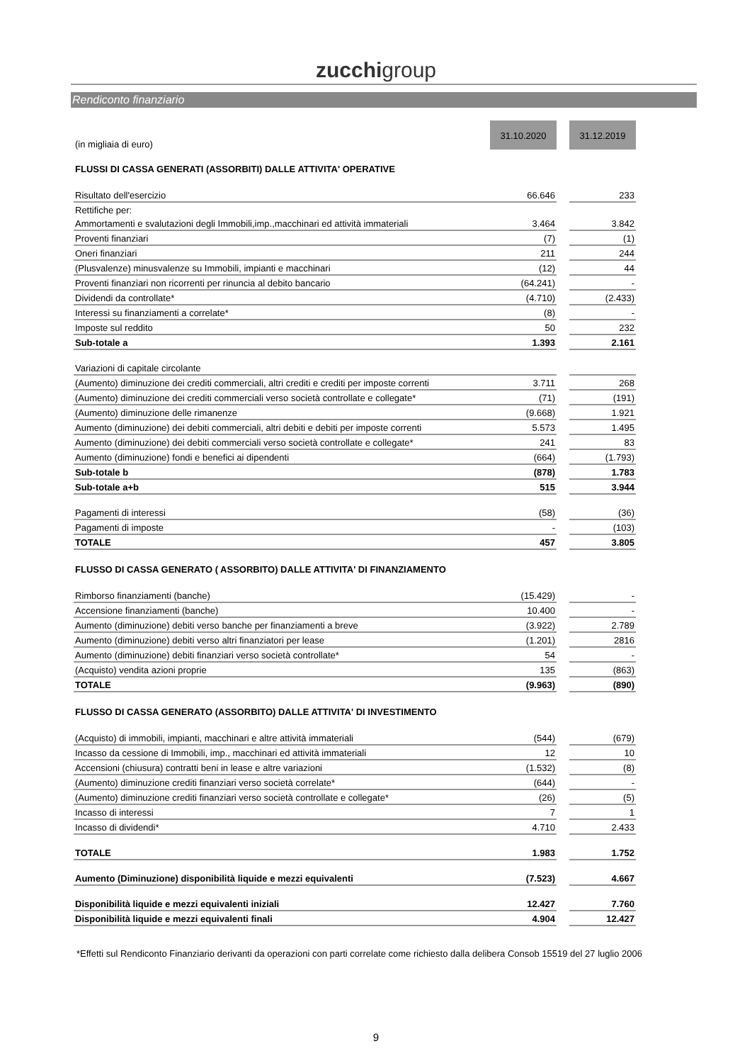zucchigroup
Rendiconto finanziario
| (in migliaia di euro) | 31.10.2020 | | 31.12.2019 |
| FLUSSI DI CASSA GENERATI (ASSORBITI) DALLE ATTIVITA' OPERATIVE | | | |
| Risultato dell'esercizio | 66.646 | | 233 |
| Rettifiche per: | | | |
| Ammortamenti e svalutazioni degli Immobili,imp.,macchinari ed attività immateriali | 3.464 | | 3.842 |
| Proventi finanziari | (7) | | (1) |
| Oneri finanziari | 211 | | 244 |
| (Plusvalenze) minusvalenze su Immobili, impianti e macchinari | (12) | | 44 |
| Proventi finanziari non ricorrenti per rinuncia al debito bancario | (64.241) | | - |
| Dividendi da controllate* | (4.710) | | (2.433) |
| Interessi su finanziamenti a correlate* | (8) | | - |
| Imposte sul reddito | 50 | | 232 |
| Sub-totale a | 1.393 | | 2.161 |
| Variazioni di capitale circolante | | | |
| (Aumento) diminuzione dei crediti commerciali, altri crediti e crediti per imposte correnti | 3.711 | | 268 |
| (Aumento) diminuzione dei crediti commerciali verso società controllate e collegate* | (71) | | (191) |
| (Aumento) diminuzione delle rimanenze | (9.668) | | 1.921 |
| Aumento (diminuzione) dei debiti commerciali, altri debiti e debiti per imposte correnti | 5.573 | | 1.495 |
| Aumento (diminuzione) dei debiti commerciali verso società controllate e collegate* | 241 | | 83 |
| Aumento (diminuzione) fondi e benefici ai dipendenti | (664) | | (1.793) |
| Sub-totale b | (878) | | 1.783 |
| Sub-totale a+b | 515 | | 3.944 |
| Pagamenti di interessi | (58) | | (36) |
| Pagamenti di imposte | - | | (103) |
| TOTALE | 457 | | 3.805 |
| FLUSSO DI CASSA GENERATO ( ASSORBITO) DALLE ATTIVITA' DI FINANZIAMENTO | | | |
| Rimborso finanziamenti (banche) | (15.429) | | - |
| Accensione finanziamenti (banche) | 10.400 | | - |
| Aumento (diminuzione) debiti verso banche per finanziamenti a breve | (3.922) | | 2.789 |
| Aumento (diminuzione) debiti verso altri finanziatori per lease | (1.201) | | 2816 |
| Aumento (diminuzione) debiti finanziari verso società controllate* | 54 | | - |
| (Acquisto) vendita azioni proprie | 135 | | (863) |
| TOTALE | (9.963) | | (890) |
| FLUSSO DI CASSA GENERATO (ASSORBITO) DALLE ATTIVITA' DI INVESTIMENTO | | | |
| (Acquisto) di immobili, impianti, macchinari e altre attività immateriali | (544) | | (679) |
| Incasso da cessione di Immobili, imp., macchinari ed attività immateriali | 12 | | 10 |
| Accensioni (chiusura) contratti beni in lease e altre variazioni | (1.532) | | (8) |
| (Aumento) diminuzione crediti finanziari verso società correlate* | (644) | | - |
| (Aumento) diminuzione crediti finanziari verso società controllate e collegate* | (26) | | (5) |
| Incasso di interessi | 7 | | 1 |
| Incasso di dividendi* | 4.710 | | 2.433 |
| TOTALE | 1.983 | | 1.752 |
| Aumento (Diminuzione) disponibilità liquide e mezzi equivalenti | (7.523) | | 4.667 |
| Disponibilità liquide e mezzi equivalenti iniziali | 12.427 | | 7.760 |
| Disponibilità liquide e mezzi equivalenti finali | 4.904 | | 12.427 |
*Effetti sul Rendiconto Finanziario derivanti da operazioni con parti correlate come richiesto dalla delibera Consob 15519 del 27 luglio 2006
9